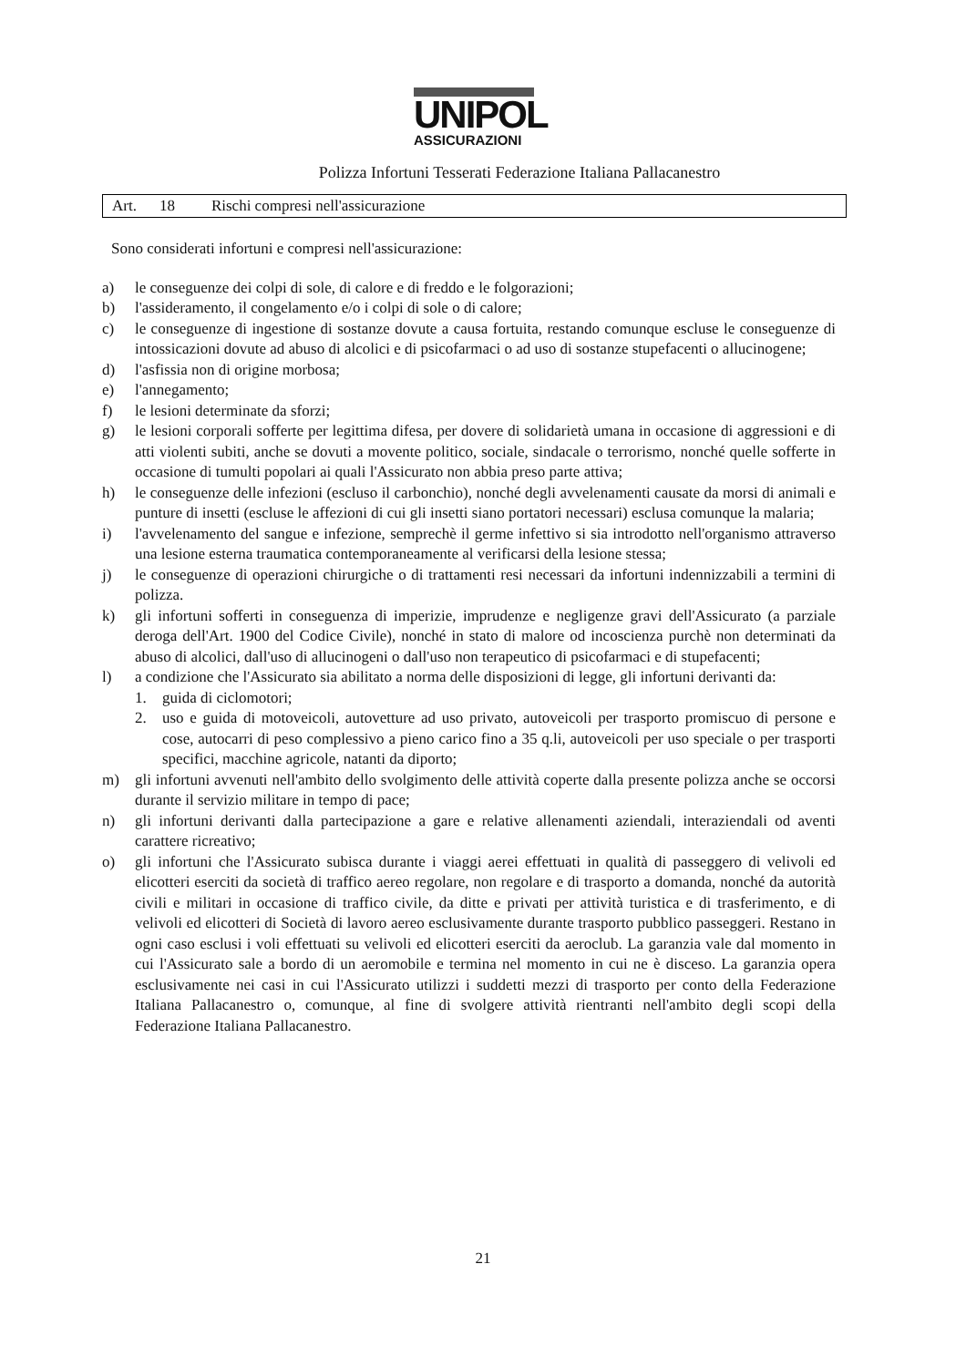UNIPOL
ASSICURAZIONI
Polizza Infortuni Tesserati Federazione Italiana Pallacanestro
Art. 18 Rischi compresi nell'assicurazione
Sono considerati infortuni e compresi nell'assicurazione:
a) le conseguenze dei colpi di sole, di calore e di freddo e le folgorazioni;
b) l'assideramento, il congelamento e/o i colpi di sole o di calore;
c) le conseguenze di ingestione di sostanze dovute a causa fortuita, restando comunque escluse le conseguenze di intossicazioni dovute ad abuso di alcolici e di psicofarmaci o ad uso di sostanze stupefacenti o allucinogene;
d) l'asfissia non di origine morbosa;
e) l'annegamento;
f) le lesioni determinate da sforzi;
g) le lesioni corporali sofferte per legittima difesa, per dovere di solidarietà umana in occasione di aggressioni e di atti violenti subiti, anche se dovuti a movente politico, sociale, sindacale o terrorismo, nonché quelle sofferte in occasione di tumulti popolari ai quali l'Assicurato non abbia preso parte attiva;
h) le conseguenze delle infezioni (escluso il carbonchio), nonché degli avvelenamenti causate da morsi di animali e punture di insetti (escluse le affezioni di cui gli insetti siano portatori necessari) esclusa comunque la malaria;
i) l'avvelenamento del sangue e infezione, semprechè il germe infettivo si sia introdotto nell'organismo attraverso una lesione esterna traumatica contemporaneamente al verificarsi della lesione stessa;
j) le conseguenze di operazioni chirurgiche o di trattamenti resi necessari da infortuni indennizzabili a termini di polizza.
k) gli infortuni sofferti in conseguenza di imperizie, imprudenze e negligenze gravi dell'Assicurato (a parziale deroga dell'Art. 1900 del Codice Civile), nonché in stato di malore od incoscienza purchè non determinati da abuso di alcolici, dall'uso di allucinogeni o dall'uso non terapeutico di psicofarmaci e di stupefacenti;
l) a condizione che l'Assicurato sia abilitato a norma delle disposizioni di legge, gli infortuni derivanti da:
1. guida di ciclomotori;
2. uso e guida di motoveicoli, autovetture ad uso privato, autoveicoli per trasporto promiscuo di persone e cose, autocarri di peso complessivo a pieno carico fino a 35 q.li, autoveicoli per uso speciale o per trasporti specifici, macchine agricole, natanti da diporto;
m) gli infortuni avvenuti nell'ambito dello svolgimento delle attività coperte dalla presente polizza anche se occorsi durante il servizio militare in tempo di pace;
n) gli infortuni derivanti dalla partecipazione a gare e relative allenamenti aziendali, interaziendali od aventi carattere ricreativo;
o) gli infortuni che l'Assicurato subisca durante i viaggi aerei effettuati in qualità di passeggero di velivoli ed elicotteri eserciti da società di traffico aereo regolare, non regolare e di trasporto a domanda, nonché da autorità civili e militari in occasione di traffico civile, da ditte e privati per attività turistica e di trasferimento, e di velivoli ed elicotteri di Società di lavoro aereo esclusivamente durante trasporto pubblico passeggeri. Restano in ogni caso esclusi i voli effettuati su velivoli ed elicotteri eserciti da aeroclub. La garanzia vale dal momento in cui l'Assicurato sale a bordo di un aeromobile e termina nel momento in cui ne è disceso. La garanzia opera esclusivamente nei casi in cui l'Assicurato utilizzi i suddetti mezzi di trasporto per conto della Federazione Italiana Pallacanestro o, comunque, al fine di svolgere attività rientranti nell'ambito degli scopi della Federazione Italiana Pallacanestro.
21